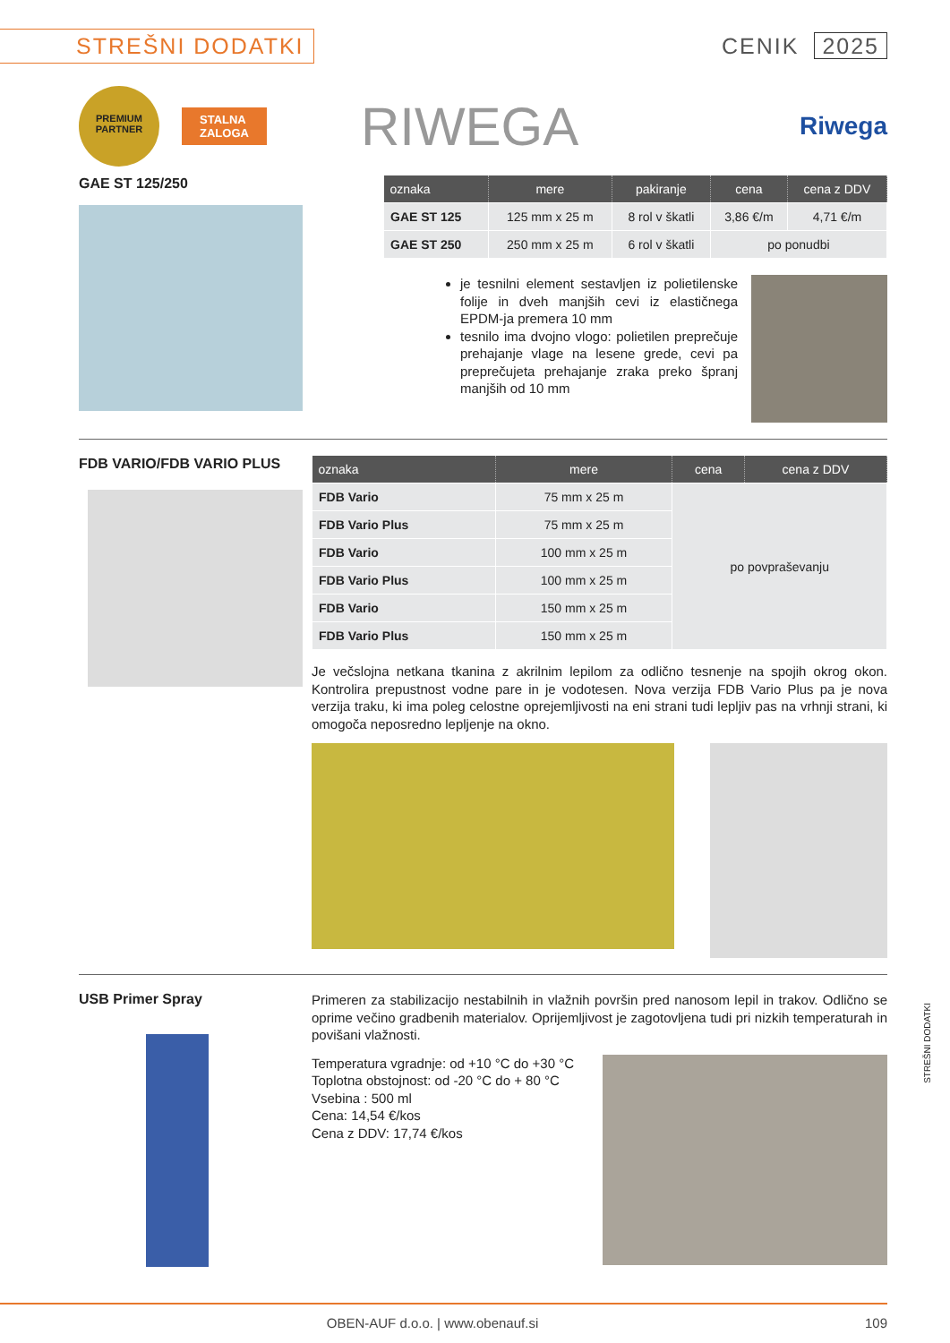STREŠNI DODATKI
CENIK 2025
PREMIUM PARTNER
STALNA
ZALOGA
RIWEGA
Riwega
GAE ST 125/250
| oznaka | mere | pakiranje | cena | cena z DDV |
| --- | --- | --- | --- | --- |
| GAE ST 125 | 125 mm x 25 m | 8 rol v škatli | 3,86 €/m | 4,71 €/m |
| GAE ST 250 | 250 mm x 25 m | 6 rol v škatli | po ponudbi | |
je tesnilni element sestavljen iz polietilenske folije in dveh manjših cevi iz elastičnega EPDM-ja premera 10 mm
tesnilo ima dvojno vlogo: polietilen preprečuje prehajanje vlage na lesene grede, cevi pa preprečujeta prehajanje zraka preko špranj manjših od 10 mm
FDB VARIO/FDB VARIO PLUS
| oznaka | mere | cena | cena z DDV |
| --- | --- | --- | --- |
| FDB Vario | 75 mm x 25 m | po povpraševanju | |
| FDB Vario Plus | 75 mm x 25 m | | |
| FDB Vario | 100 mm x 25 m | | |
| FDB Vario Plus | 100 mm x 25 m | | |
| FDB Vario | 150 mm x 25 m | | |
| FDB Vario Plus | 150 mm x 25 m | | |
Je večslojna netkana tkanina z akrilnim lepilom za odlično tesnenje na spojih okrog okon. Kontrolira prepustnost vodne pare in je vodotesen. Nova verzija FDB Vario Plus pa je nova verzija traku, ki ima poleg celostne oprejemljivosti na eni strani tudi lepljiv pas na vrhnji strani, ki omogoča neposredno lepljenje na okno.
USB Primer Spray
Primeren za stabilizacijo nestabilnih in vlažnih površin pred nanosom lepil in trakov. Odlično se oprime večino gradbenih materialov. Oprijemljivost je zagotovljena tudi pri nizkih temperaturah in povišani vlažnosti.
Temperatura vgradnje: od +10 °C do +30 °C
Toplotna obstojnost: od -20 °C do + 80 °C
Vsebina : 500 ml
Cena: 14,54 €/kos
Cena z DDV: 17,74 €/kos
STREŠNI DODATKI
OBEN-AUF d.o.o. | www.obenauf.si 109